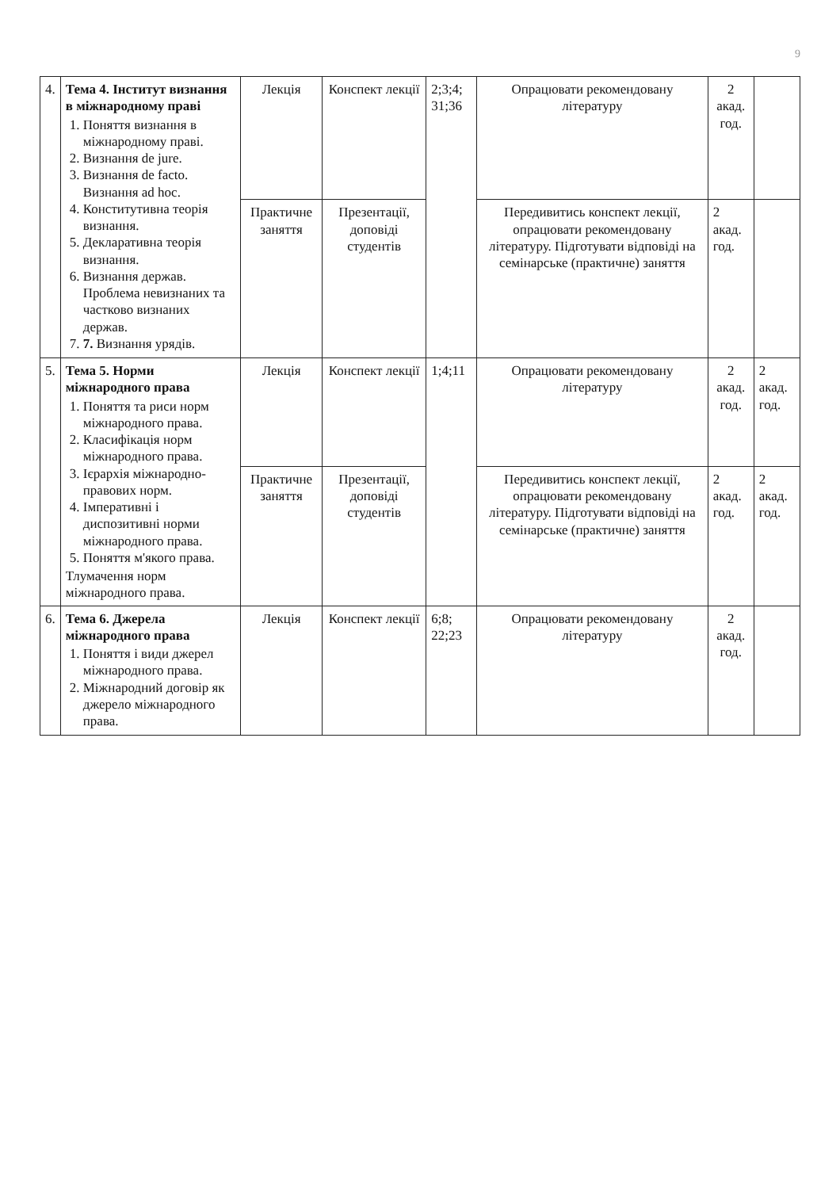9
| 4. | Тема 4. Інститут визнання в міжнародному праві 1. Поняття визнання в міжнародному праві. 2. Визнання de jure. 3. Визнання de facto. Визнання ad hoc. 4. Конститутивна теорія визнання. 5. Декларативна теорія визнання. 6. Визнання держав. Проблема невизнаних та частково визнаних держав. 7. 7. Визнання урядів. | Лекція | Конспект лекції | 2;3;4; 31;36 | Опрацювати рекомендовану літературу | 2 акад. год. | |
| | | Практичне заняття | Презентації, доповіді студентів | | Передивитись конспект лекції, опрацювати рекомендовану літературу. Підготувати відповіді на семінарське (практичне) заняття | 2 акад. год. | |
| 5. | Тема 5. Норми міжнародного права 1. Поняття та риси норм міжнародного права. 2. Класифікація норм міжнародного права. 3. Ієрархія міжнародно-правових норм. 4. Імперативні і диспозитивні норми міжнародного права. 5. Поняття м'якого права. Тлумачення норм міжнародного права. | Лекція | Конспект лекції | 1;4;11 | Опрацювати рекомендовану літературу | 2 акад. год. | 2 акад. год. |
| | | Практичне заняття | Презентації, доповіді студентів | | Передивитись конспект лекції, опрацювати рекомендовану літературу. Підготувати відповіді на семінарське (практичне) заняття | 2 акад. год. | 2 акад. год. |
| 6. | Тема 6. Джерела міжнародного права 1. Поняття і види джерел міжнародного права. 2. Міжнародний договір як джерело міжнародного права. | Лекція | Конспект лекції | 6;8; 22;23 | Опрацювати рекомендовану літературу | 2 акад. год. | |